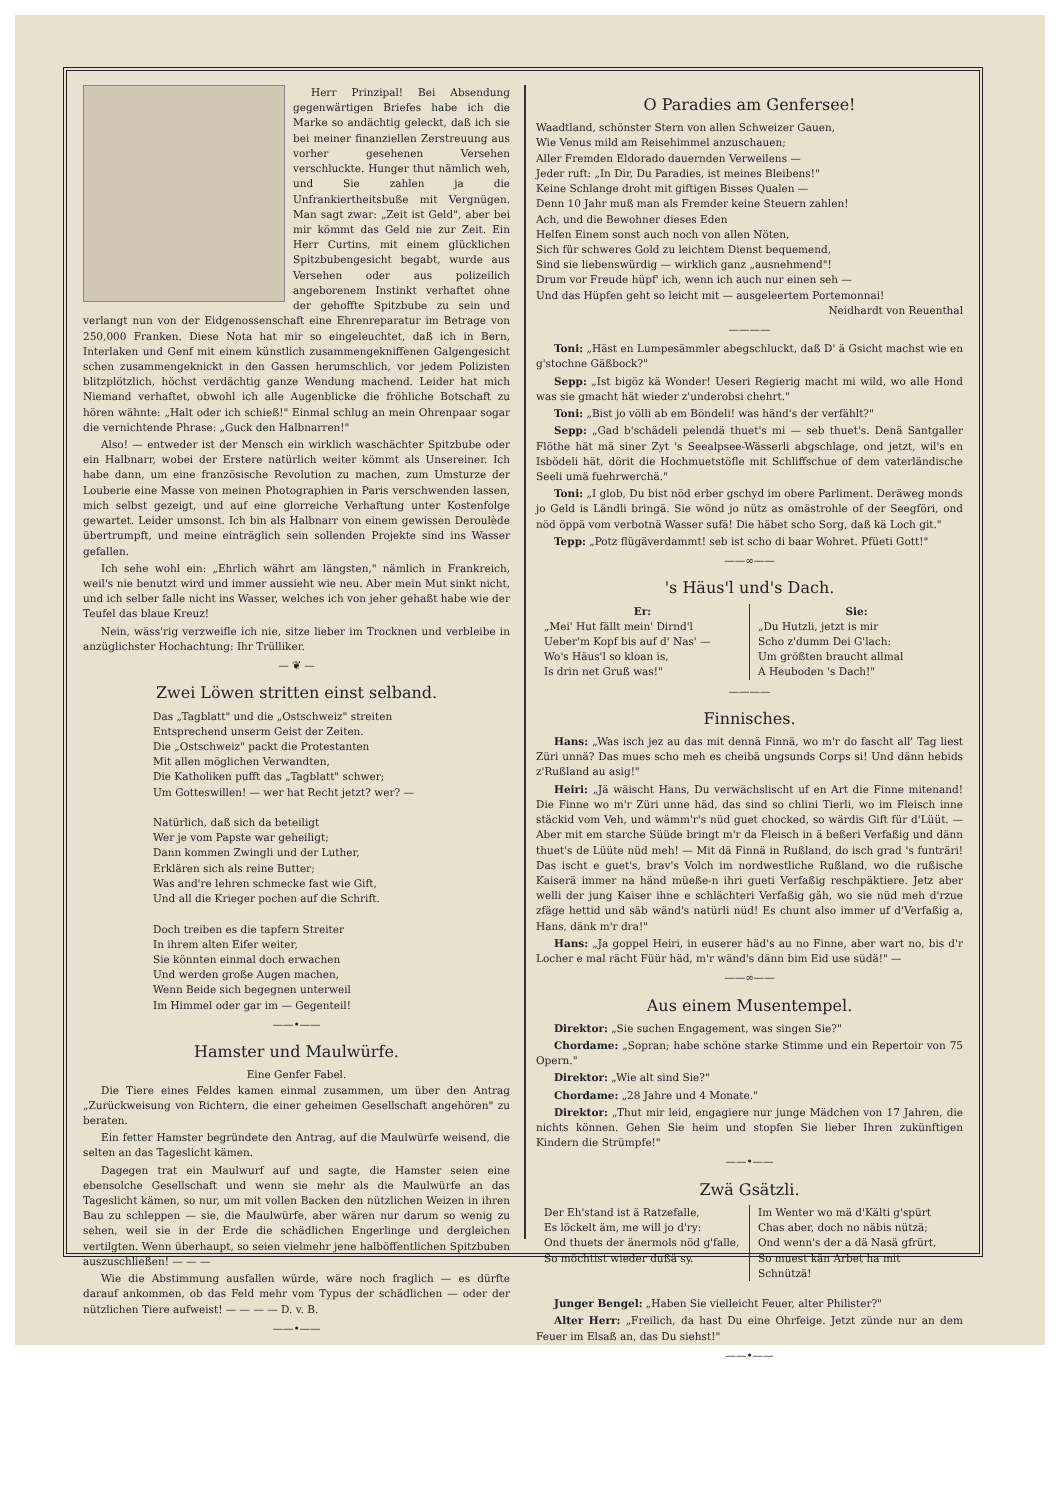Herr Prinzipal! Bei Absendung gegenwärtigen Briefes habe ich die Marke so andächtig geleckt, daß ich sie bei meiner finanziellen Zerstreuung aus vorher gesehenen Versehen verschluckte. Hunger thut nämlich weh, und Sie zahlen ja die Unfrankiertheitsbuße mit Vergnügen. Man sagt zwar: „Zeit ist Geld", aber bei mir kömmt das Geld nie zur Zeit. Ein Herr Curtins, mit einem glücklichen Spitzbubengesicht begabt, wurde aus Versehen oder aus polizeilich angeborenem Instinkt verhaftet ohne der gehoffte Spitzbube zu sein und verlangt nun von der Eidgenossenschaft eine Ehrenreparatur im Betrage von 250,000 Franken. Diese Nota hat mir so eingeleuchtet, daß ich in Bern, Interlaken und Genf mit einem künstlich zusammengekniffenen Galgengesicht schen zusammengeknickt in den Gassen herumschlich, vor jedem Polizisten blitzplötzlich, höchst verdächtig ganze Wendung machend. Leider hat mich Niemand verhaftet, obwohl ich alle Augenblicke die fröhliche Botschaft zu hören wähnte: „Halt oder ich schieß!" Einmal schlug an mein Ohrenpaar sogar die vernichtende Phrase: „Guck den Halbnarren!"
Also! — entweder ist der Mensch ein wirklich waschächter Spitzbube oder ein Halbnarr, wobei der Erstere natürlich weiter kömmt als Unsereiner. Ich habe dann, um eine französische Revolution zu machen, zum Umsturze der Louberie eine Masse von meinen Photographien in Paris verschwenden lassen, mich selbst gezeigt, und auf eine glorreiche Verhaftung unter Kostenfolge gewartet. Leider umsonst. Ich bin als Halbnarr von einem gewissen Deroulède übertrumpft, und meine einträglich sein sollenden Projekte sind ins Wasser gefallen.
Ich sehe wohl ein: „Ehrlich währt am längsten," nämlich in Frankreich, weil's nie benutzt wird und immer aussieht wie neu. Aber mein Mut sinkt nicht, und ich selber falle nicht ins Wasser, welches ich von jeher gehaßt habe wie der Teufel das blaue Kreuz!
Nein, wäss'rig verzweifle ich nie, sitze lieber im Trocknen und verbleibe in anzüglichster Hochachtung: Ihr Trülliker.
— ❦ —
Zwei Löwen stritten einst selband.
Das „Tagblatt" und die „Ostschweiz" streiten
Entsprechend unserm Geist der Zeiten.
Die „Ostschweiz" packt die Protestanten
Mit allen möglichen Verwandten,
Die Katholiken pufft das „Tagblatt" schwer;
Um Gotteswillen! — wer hat Recht jetzt? wer? —
Natürlich, daß sich da beteiligt
Wer je vom Papste war geheiligt;
Dann kommen Zwingli und der Luther,
Erklären sich als reine Butter;
Was and're lehren schmecke fast wie Gift,
Und all die Krieger pochen auf die Schrift.
Doch treiben es die tapfern Streiter
In ihrem alten Eifer weiter,
Sie könnten einmal doch erwachen
Und werden große Augen machen,
Wenn Beide sich begegnen unterweil
Im Himmel oder gar im — Gegenteil!
——•——
Hamster und Maulwürfe.
Eine Genfer Fabel.
Die Tiere eines Feldes kamen einmal zusammen, um über den Antrag „Zurückweisung von Richtern, die einer geheimen Gesellschaft angehören" zu beraten.
Ein fetter Hamster begründete den Antrag, auf die Maulwürfe weisend, die selten an das Tageslicht kämen.
Dagegen trat ein Maulwurf auf und sagte, die Hamster seien eine ebensolche Gesellschaft und wenn sie mehr als die Maulwürfe an das Tageslicht kämen, so nur, um mit vollen Backen den nützlichen Weizen in ihren Bau zu schleppen — sie, die Maulwürfe, aber wären nur darum so wenig zu sehen, weil sie in der Erde die schädlichen Engerlinge und dergleichen vertilgten. Wenn überhaupt, so seien vielmehr jene halböffentlichen Spitzbuben auszuschließen! — — —
Wie die Abstimmung ausfallen würde, wäre noch fraglich — es dürfte darauf ankommen, ob das Feld mehr vom Typus der schädlichen — oder der nützlichen Tiere aufweist! — — — — D. v. B.
——•——
O Paradies am Genfersee!
Waadtland, schönster Stern von allen Schweizer Gauen,
Wie Venus mild am Reisehimmel anzuschauen;
Aller Fremden Eldorado dauernden Verweilens —
Jeder ruft: „In Dir, Du Paradies, ist meines Bleibens!"
Keine Schlange droht mit giftigen Bisses Qualen —
Denn 10 Jahr muß man als Fremder keine Steuern zahlen!
Ach, und die Bewohner dieses Eden
Helfen Einem sonst auch noch von allen Nöten,
Sich für schweres Gold zu leichtem Dienst bequemend,
Sind sie liebenswürdig — wirklich ganz „ausnehmend"!
Drum vor Freude hüpf' ich, wenn ich auch nur einen seh —
Und das Hüpfen geht so leicht mit — ausgeleertem Portemonnai!
Neidhardt von Reuenthal
————
Toni: „Häst en Lumpesämmler abegschluckt, daß D' ä Gsicht machst wie en g'stochne Gäßbock?"
Sepp: „Ist bigöz kä Wonder! Ueseri Regierig macht mi wild, wo alle Hond was sie gmacht hät wieder z'underobsi chehrt."
Toni: „Bist jo völli ab em Böndeli! was händ's der verfählt?"
Sepp: „Gad b'schädeli pelendä thuet's mi — seb thuet's. Denä Santgaller Flöthe hät mä siner Zyt 's Seealpsee-Wässerli abgschlage, ond jetzt, wil's en Isbödeli hät, dörit die Hochmuetstöfle mit Schliffschue of dem vaterländische Seeli umä fuehrwerchä."
Toni: „I glob, Du bist nöd erber gschyd im obere Parliment. Deräweg monds jo Geld is Ländli bringä. Sie wönd jo nütz as omästrohle of der Seegföri, ond nöd öppä vom verbotnä Wasser sufä! Die häbet scho Sorg, daß kä Loch git."
Tepp: „Potz flügäverdammt! seb ist scho di baar Wohret. Pfüeti Gott!"
——∞——
's Häus'l und's Dach.
Er:
„Mei' Hut fällt mein' Dirnd'l
Ueber'm Kopf bis auf d' Nas' —
Wo's Häus'l so kloan is,
Is drin net Gruß was!"
Sie:
„Du Hutzli, jetzt is mir
Scho z'dumm Dei G'lach:
Um größten braucht allmal
A Heuboden 's Dach!"
————
Finnisches.
Hans: „Was isch jez au das mit dennä Finnä, wo m'r do fascht all' Tag liest Züri unnä? Das mues scho meh es cheibä ungsunds Corps si! Und dänn hebids z'Rußland au asig!"
Heiri: „Jä wäischt Hans, Du verwächslischt uf en Art die Finne mitenand! Die Finne wo m'r Züri unne häd, das sind so chlini Tierli, wo im Fleisch inne stäckid vom Veh, und wämm'r's nüd guet chocked, so wärdis Gift für d'Lüüt. — Aber mit em starche Süüde bringt m'r da Fleisch in ä beßeri Verfaßig und dänn thuet's de Lüüte nüd meh! — Mit dä Finnä in Rußland, do isch grad 's funträri! Das ischt e guet's, brav's Volch im nordwestliche Rußland, wo die rußische Kaiserä immer na händ müeße-n ihri gueti Verfaßig reschpäktiere. Jetz aber welli der jung Kaiser ihne e schlächteri Verfaßig gäh, wo sie nüd meh d'rzue zfäge hettid und säb wänd's natürli nüd! Es chunt also immer uf d'Verfaßig a, Hans, dänk m'r dra!"
Hans: „Ja goppel Heiri, in euserer häd's au no Finne, aber wart no, bis d'r Locher e mal rächt Füür häd, m'r wänd's dänn bim Eid use südä!" —
——∞——
Aus einem Musentempel.
Direktor: „Sie suchen Engagement, was singen Sie?"
Chordame: „Sopran; habe schöne starke Stimme und ein Repertoir von 75 Opern."
Direktor: „Wie alt sind Sie?"
Chordame: „28 Jahre und 4 Monate."
Direktor: „Thut mir leid, engagiere nur junge Mädchen von 17 Jahren, die nichts können. Gehen Sie heim und stopfen Sie lieber Ihren zukünftigen Kindern die Strümpfe!"
——•——
Zwä Gsätzli.
Der Eh'stand ist ä Ratzefalle,
Es löckelt äm, me will jo d'ry:
Ond thuets der änermols nöd g'falle,
So möchtist wieder dußä sy.
Im Wenter wo mä d'Kälti g'spürt
Chas aber, doch no näbis nützä;
Ond wenn's der a dä Nasä gfrürt,
So muest kän Arbet ha mit Schnützä!
Junger Bengel: „Haben Sie vielleicht Feuer, alter Philister?"
Alter Herr: „Freilich, da hast Du eine Ohrfeige. Jetzt zünde nur an dem Feuer im Elsaß an, das Du siehst!"
——•——